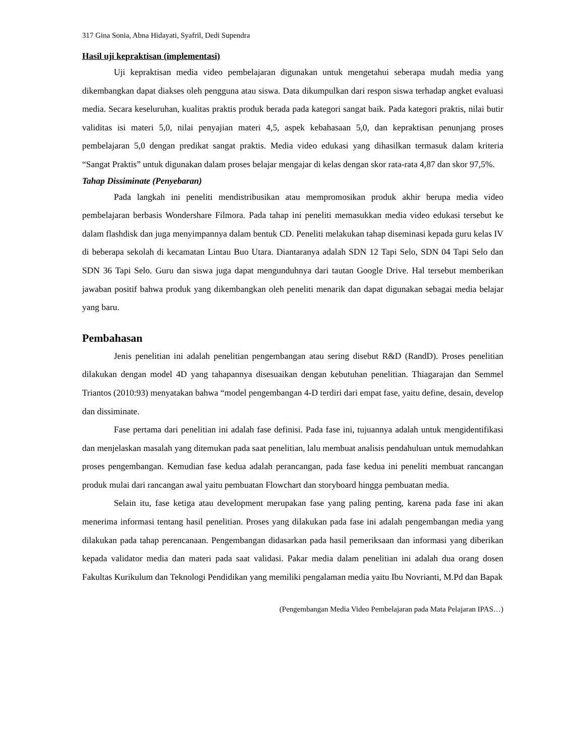317 Gina Sonia, Abna Hidayati, Syafril, Dedi Supendra
Hasil uji kepraktisan (implementasi)
Uji kepraktisan media video pembelajaran digunakan untuk mengetahui seberapa mudah media yang dikembangkan dapat diakses oleh pengguna atau siswa. Data dikumpulkan dari respon siswa terhadap angket evaluasi media. Secara keseluruhan, kualitas praktis produk berada pada kategori sangat baik. Pada kategori praktis, nilai butir validitas isi materi 5,0, nilai penyajian materi 4,5, aspek kebahasaan 5,0, dan kepraktisan penunjang proses pembelajaran 5,0 dengan predikat sangat praktis. Media video edukasi yang dihasilkan termasuk dalam kriteria “Sangat Praktis” untuk digunakan dalam proses belajar mengajar di kelas dengan skor rata-rata 4,87 dan skor 97,5%.
Tahap Dissiminate (Penyebaran)
Pada langkah ini peneliti mendistribusikan atau mempromosikan produk akhir berupa media video pembelajaran berbasis Wondershare Filmora. Pada tahap ini peneliti memasukkan media video edukasi tersebut ke dalam flashdisk dan juga menyimpannya dalam bentuk CD. Peneliti melakukan tahap diseminasi kepada guru kelas IV di beberapa sekolah di kecamatan Lintau Buo Utara. Diantaranya adalah SDN 12 Tapi Selo, SDN 04 Tapi Selo dan SDN 36 Tapi Selo. Guru dan siswa juga dapat mengunduhnya dari tautan Google Drive. Hal tersebut memberikan jawaban positif bahwa produk yang dikembangkan oleh peneliti menarik dan dapat digunakan sebagai media belajar yang baru.
Pembahasan
Jenis penelitian ini adalah penelitian pengembangan atau sering disebut R&D (RandD). Proses penelitian dilakukan dengan model 4D yang tahapannya disesuaikan dengan kebutuhan penelitian. Thiagarajan dan Semmel Triantos (2010:93) menyatakan bahwa “model pengembangan 4-D terdiri dari empat fase, yaitu define, desain, develop dan dissiminate.
Fase pertama dari penelitian ini adalah fase definisi. Pada fase ini, tujuannya adalah untuk mengidentifikasi dan menjelaskan masalah yang ditemukan pada saat penelitian, lalu membuat analisis pendahuluan untuk memudahkan proses pengembangan. Kemudian fase kedua adalah perancangan, pada fase kedua ini peneliti membuat rancangan produk mulai dari rancangan awal yaitu pembuatan Flowchart dan storyboard hingga pembuatan media.
Selain itu, fase ketiga atau development merupakan fase yang paling penting, karena pada fase ini akan menerima informasi tentang hasil penelitian. Proses yang dilakukan pada fase ini adalah pengembangan media yang dilakukan pada tahap perencanaan. Pengembangan didasarkan pada hasil pemeriksaan dan informasi yang diberikan kepada validator media dan materi pada saat validasi. Pakar media dalam penelitian ini adalah dua orang dosen Fakultas Kurikulum dan Teknologi Pendidikan yang memiliki pengalaman media yaitu Ibu Novrianti, M.Pd dan Bapak
(Pengembangan Media Video Pembelajaran pada Mata Pelajaran IPAS…)